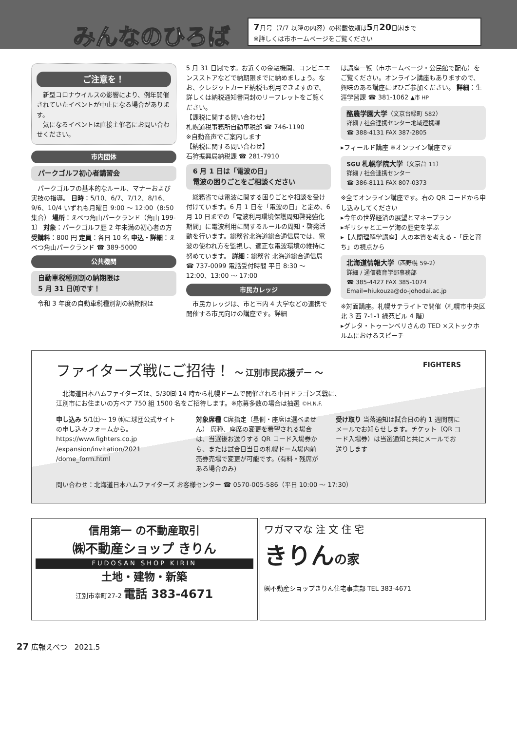みんなのひろば
7月号（7/7 以降の内容）の掲載依頼は5月20日㈭まで
※詳しくは市ホームページをご覧ください
ご注意を！
　新型コロナウイルスの影響により、例年開催されていたイベントが中止になる場合があります。
　気になるイベントは直接主催者にお問い合わせください。
市内団体
パークゴルフ初心者講習会
　パークゴルフの基本的なルール、マナーおよび実技の指導。 日時：5/10、6/7、7/12、8/16、9/6、10/4 いずれも月曜日 9:00 ～ 12:00（8:50 集合） 場所：えべつ角山パークランド（角山 199-1） 対象：パークゴルフ歴 2 年未満の初心者の方 受講料：800 円 定員：各日 10 名 申込・詳細：えべつ角山パークランド ☎ 389-5000
公共機関
自動車税種別割の納期限は
5 月 31 日㈪です！
　令和 3 年度の自動車税種別割の納期限は
5 月 31 日㈪です。お近くの金融機関、コンビニエンスストアなどで納期限までに納めましょう。なお、クレジットカード納税も利用できますので、詳しくは納税通知書同封のリーフレットをご覧ください。
【課税に関する問い合わせ】
札幌道税事務所自動車税部 ☎ 746-1190
※自動音声でご案内します
【納税に関する問い合わせ】
石狩振興局納税課 ☎ 281-7910
6 月 1 日は「電波の日」
電波の困りごとをご相談ください
　総務省では電波に関する困りごとや相談を受け付けています。6 月 1 日を「電波の日」と定め、6 月 10 日までの「電波利用環境保護周知啓発強化期間」に電波利用に関するルールの周知・啓発活動を行います。総務省北海道総合通信局では、電波の使われ方を監視し、適正な電波環境の維持に努めています。 詳細：総務省 北海道総合通信局 ☎ 737-0099 電話受付時間 平日 8:30 ～ 12:00、13:00 ～ 17:00
市民カレッジ
　市民カレッジは、市と市内 4 大学などの連携で開催する市民向けの講座です。詳細
は講座一覧（市ホームページ・公民館で配布）をご覧ください。オンライン講座もありますので、興味のある講座にぜひご参加ください。 詳細：生涯学習課 ☎ 381-1062 ▲市 HP
酪農学園大学（文京台緑町 582）
詳細 / 社会連携センター地域連携課
☎ 388-4131 FAX 387-2805
▸フィールド講座 ※オンライン講座です
SGU 札幌学院大学（文京台 11）
詳細 / 社会連携センター
☎ 386-8111 FAX 807-0373
※全てオンライン講座です。右の QR コードから申し込みしてください
▸今年の世界経済の展望とマネープラン
▸ギリシャとエーゲ海の歴史を学ぶ
▸【人間理解学講座】人の本質を考える -「氏と育ち」の視点から
北海道情報大学（西野幌 59-2）
詳細 / 通信教育学部事務部
☎ 385-4427 FAX 385-1074
Email=hiukouza@do-johodai.ac.jp
※対面講座。札幌サテライトで開催（札幌市中央区北 3 西 7-1-1 緑苑ビル 4 階）
▸グレタ・トゥーンベリさんの TED ×ストックホルムにおけるスピーチ
ファイターズ戦にご招待！ ～ 江別市民応援デー ～ FIGHTERS
　北海道日本ハムファイターズは、5/30㈰ 14 時から札幌ドームで開催される中日ドラゴンズ戦に、
江別市にお住まいの方ペア 750 組 1500 名をご招待します。※応募多数の場合は抽選 ©H.N.F.
申し込み 5/1㈯～ 19 ㈬に球団公式サイトの申し込みフォームから。
https://www.fighters.co.jp
/expansion/invitation/2021
/dome_form.html
対象席種 C席指定（塁側・座席は選べません） 席種、座席の変更を希望される場合は、当選後お送りする QR コード入場券から、または試合日当日の札幌ドーム場内前売券売場で変更が可能です。(有料・残席がある場合のみ)
受け取り 当落通知は試合日の約 1 週間前にメールでお知らせします。チケット（QR コード入場券）は当選通知と共にメールでお送りします
問い合わせ：北海道日本ハムファイターズ お客様センター ☎ 0570-005-586（平日 10:00 ～ 17:30）
信用第一 の不動産取引
㈱不動産ショップ きりん
FUDOSAN SHOP KIRIN
土地・建物・新築
江別市幸町27-2 電話 383-4671
ワガママな 注 文 住 宅
きりん の家
㈱不動産ショップきりん住宅事業部 TEL 383-4671
27 広報えべつ　2021.5